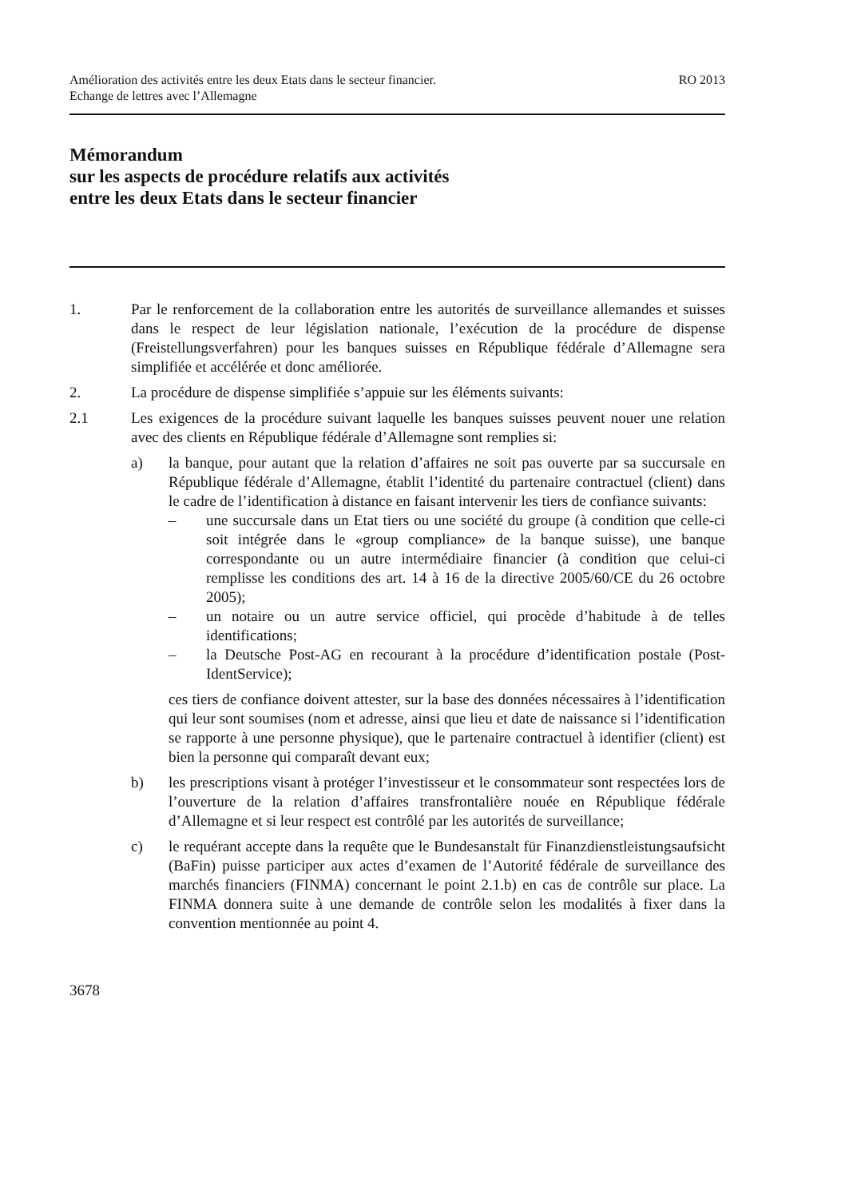Amélioration des activités entre les deux Etats dans le secteur financier.
Echange de lettres avec l’Allemagne
RO 2013
Mémorandum
sur les aspects de procédure relatifs aux activités
entre les deux Etats dans le secteur financier
1. Par le renforcement de la collaboration entre les autorités de surveillance allemandes et suisses dans le respect de leur législation nationale, l’exécution de la procédure de dispense (Freistellungsverfahren) pour les banques suisses en République fédérale d’Allemagne sera simplifiée et accélérée et donc améliorée.
2. La procédure de dispense simplifiée s’appuie sur les éléments suivants:
2.1 Les exigences de la procédure suivant laquelle les banques suisses peuvent nouer une relation avec des clients en République fédérale d’Allemagne sont remplies si:
a) la banque, pour autant que la relation d’affaires ne soit pas ouverte par sa succursale en République fédérale d’Allemagne, établit l’identité du partenaire contractuel (client) dans le cadre de l’identification à distance en faisant intervenir les tiers de confiance suivants:
– une succursale dans un Etat tiers ou une société du groupe (à condition que celle-ci soit intégrée dans le «group compliance» de la banque suisse), une banque correspondante ou un autre intermédiaire financier (à condition que celui-ci remplisse les conditions des art. 14 à 16 de la directive 2005/60/CE du 26 octobre 2005);
– un notaire ou un autre service officiel, qui procède d’habitude à de telles identifications;
– la Deutsche Post-AG en recourant à la procédure d’identification postale (Post-IdentService);
ces tiers de confiance doivent attester, sur la base des données nécessaires à l’identification qui leur sont soumises (nom et adresse, ainsi que lieu et date de naissance si l’identification se rapporte à une personne physique), que le partenaire contractuel à identifier (client) est bien la personne qui comparaît devant eux;
b) les prescriptions visant à protéger l’investisseur et le consommateur sont respectées lors de l’ouverture de la relation d’affaires transfrontalière nouée en République fédérale d’Allemagne et si leur respect est contrôlé par les autorités de surveillance;
c) le requérant accepte dans la requête que le Bundesanstalt für Finanzdienstleistungsaufsicht (BaFin) puisse participer aux actes d’examen de l’Autorité fédérale de surveillance des marchés financiers (FINMA) concernant le point 2.1.b) en cas de contrôle sur place. La FINMA donnera suite à une demande de contrôle selon les modalités à fixer dans la convention mentionnée au point 4.
3678